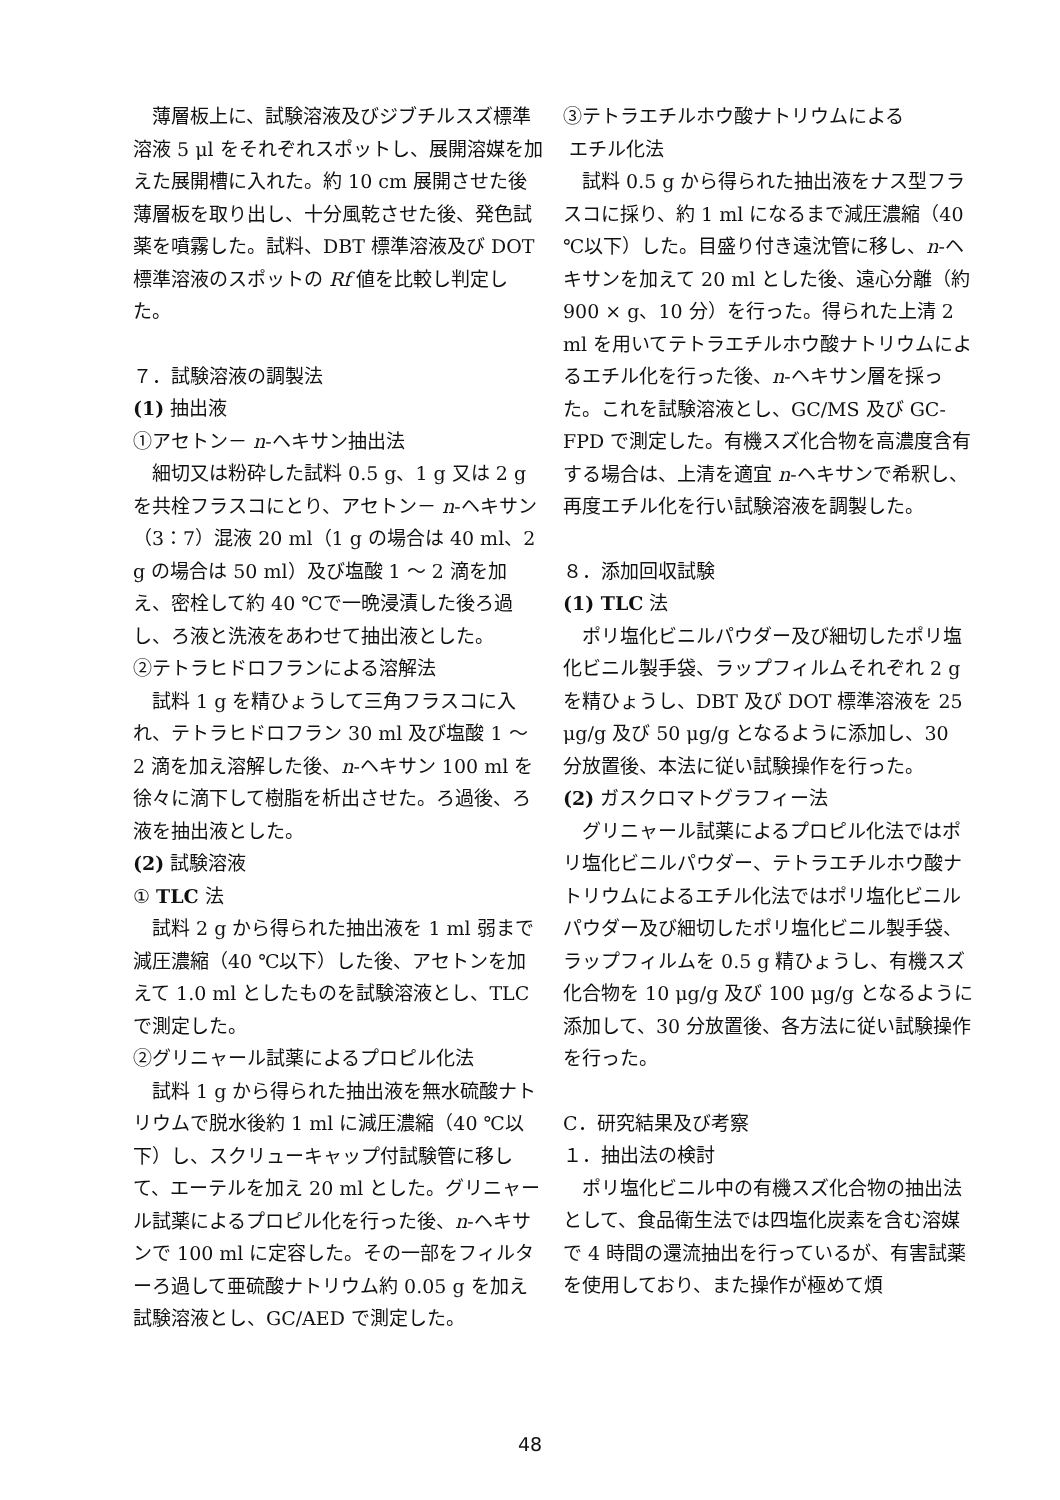薄層板上に、試験溶液及びジブチルスズ標準溶液 5 μl をそれぞれスポットし、展開溶媒を加えた展開槽に入れた。約 10 cm 展開させた後薄層板を取り出し、十分風乾させた後、発色試薬を噴霧した。試料、DBT 標準溶液及び DOT 標準溶液のスポットの Rf 値を比較し判定した。
７．試験溶液の調製法
(1) 抽出液
①アセトン－ n-ヘキサン抽出法
細切又は粉砕した試料 0.5 g、1 g 又は 2 g を共栓フラスコにとり、アセトン－ n-ヘキサン（3：7）混液 20 ml（1 g の場合は 40 ml、2 g の場合は 50 ml）及び塩酸 1 ～ 2 滴を加え、密栓して約 40 ℃で一晩浸漬した後ろ過し、ろ液と洗液をあわせて抽出液とした。
②テトラヒドロフランによる溶解法
試料 1 g を精ひょうして三角フラスコに入れ、テトラヒドロフラン 30 ml 及び塩酸 1 ～ 2 滴を加え溶解した後、n-ヘキサン 100 ml を徐々に滴下して樹脂を析出させた。ろ過後、ろ液を抽出液とした。
(2) 試験溶液
① TLC 法
試料 2 g から得られた抽出液を 1 ml 弱まで減圧濃縮（40 ℃以下）した後、アセトンを加えて 1.0 ml としたものを試験溶液とし、TLC で測定した。
②グリニャール試薬によるプロピル化法
試料 1 g から得られた抽出液を無水硫酸ナトリウムで脱水後約 1 ml に減圧濃縮（40 ℃以下）し、スクリューキャップ付試験管に移して、エーテルを加え 20 ml とした。グリニャール試薬によるプロピル化を行った後、n-ヘキサンで 100 ml に定容した。その一部をフィルターろ過して亜硫酸ナトリウム約 0.05 g を加え試験溶液とし、GC/AED で測定した。
③テトラエチルホウ酸ナトリウムによる
エチル化法
試料 0.5 g から得られた抽出液をナス型フラスコに採り、約 1 ml になるまで減圧濃縮（40 ℃以下）した。目盛り付き遠沈管に移し、n-ヘキサンを加えて 20 ml とした後、遠心分離（約 900 × g、10 分）を行った。得られた上清 2 ml を用いてテトラエチルホウ酸ナトリウムによるエチル化を行った後、n-ヘキサン層を採った。これを試験溶液とし、GC/MS 及び GC-FPD で測定した。有機スズ化合物を高濃度含有する場合は、上清を適宜 n-ヘキサンで希釈し、再度エチル化を行い試験溶液を調製した。
８．添加回収試験
(1) TLC 法
ポリ塩化ビニルパウダー及び細切したポリ塩化ビニル製手袋、ラップフィルムそれぞれ 2 g を精ひょうし、DBT 及び DOT 標準溶液を 25 μg/g 及び 50 μg/g となるように添加し、30 分放置後、本法に従い試験操作を行った。
(2) ガスクロマトグラフィー法
グリニャール試薬によるプロピル化法ではポリ塩化ビニルパウダー、テトラエチルホウ酸ナトリウムによるエチル化法ではポリ塩化ビニルパウダー及び細切したポリ塩化ビニル製手袋、ラップフィルムを 0.5 g 精ひょうし、有機スズ化合物を 10 μg/g 及び 100 μg/g となるように添加して、30 分放置後、各方法に従い試験操作を行った。
C．研究結果及び考察
１．抽出法の検討
ポリ塩化ビニル中の有機スズ化合物の抽出法として、食品衛生法では四塩化炭素を含む溶媒で 4 時間の還流抽出を行っているが、有害試薬を使用しており、また操作が極めて煩
48